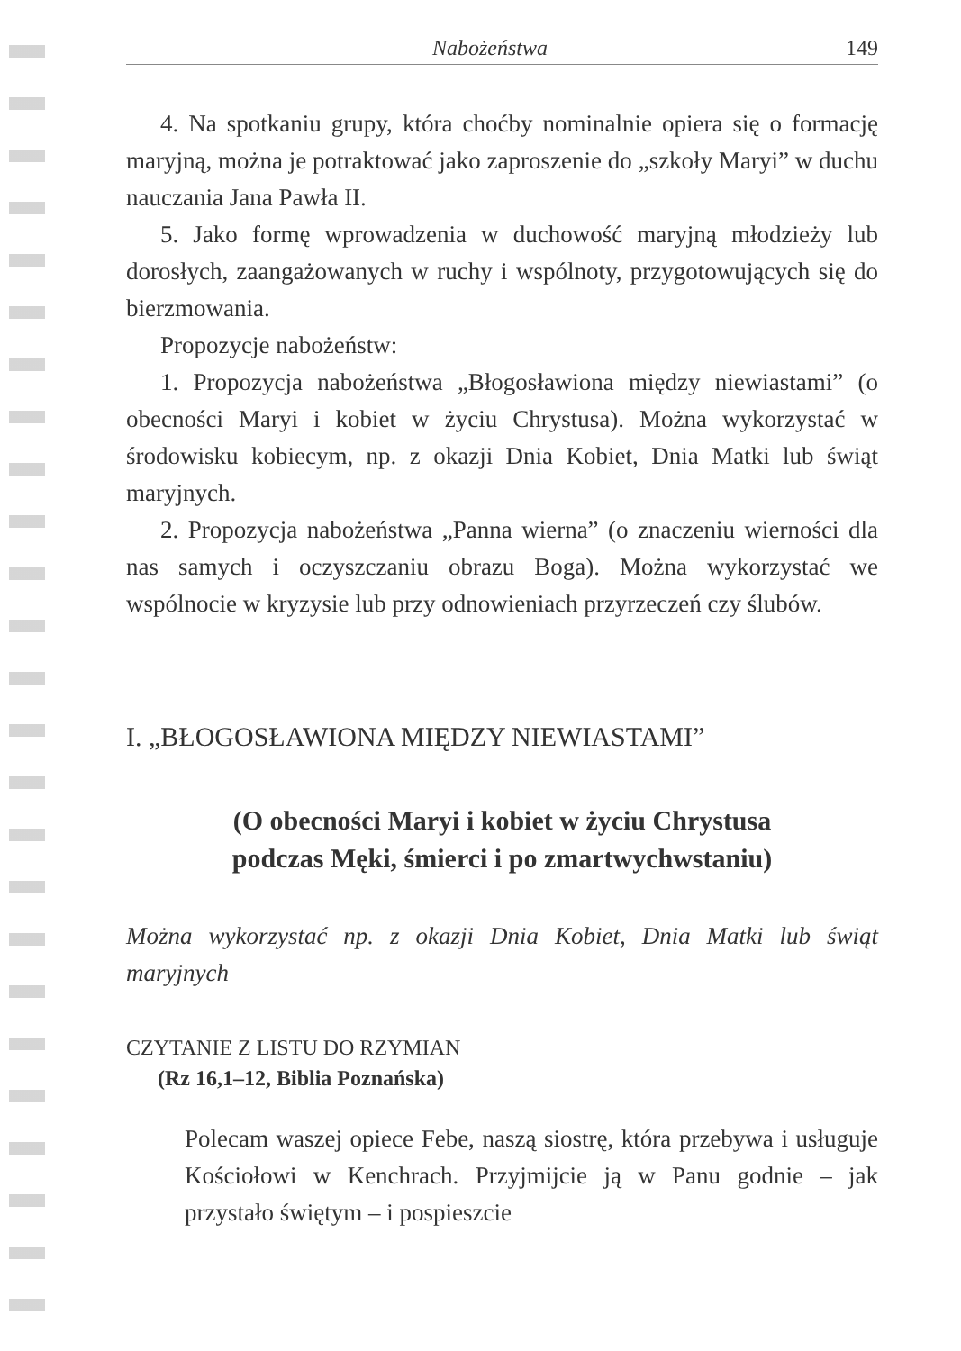Nabożeństwa 149
4. Na spotkaniu grupy, która choćby nominalnie opiera się o formację maryjną, można je potraktować jako zaproszenie do „szkoły Maryi” w duchu nauczania Jana Pawła II.
5. Jako formę wprowadzenia w duchowość maryjną młodzieży lub dorosłych, zaangażowanych w ruchy i wspólnoty, przygotowujących się do bierzmowania.
Propozycje nabożeństw:
1. Propozycja nabożeństwa „Błogosławiona między niewiastami” (o obecności Maryi i kobiet w życiu Chrystusa). Można wykorzystać w środowisku kobiecym, np. z okazji Dnia Kobiet, Dnia Matki lub świąt maryjnych.
2. Propozycja nabożeństwa „Panna wierna” (o znaczeniu wierności dla nas samych i oczyszczaniu obrazu Boga). Można wykorzystać we wspólnocie w kryzysie lub przy odnowieniach przyrzeczeń czy ślubów.
I. „BŁOGOSŁAWIONA MIĘDZY NIEWIASTAMI”
(O obecności Maryi i kobiet w życiu Chrystusa
podczas Męki, śmierci i po zmartwychwstaniu)
Można wykorzystać np. z okazji Dnia Kobiet, Dnia Matki lub świąt maryjnych
CZYTANIE Z LISTU DO RZYMIAN
(Rz 16,1–12, Biblia Poznańska)
Polecam waszej opiece Febe, naszą siostrę, która przebywa i usługuje Kościołowi w Kenchrach. Przyjmijcie ją w Panu godnie – jak przystało świętym – i pospieszcie